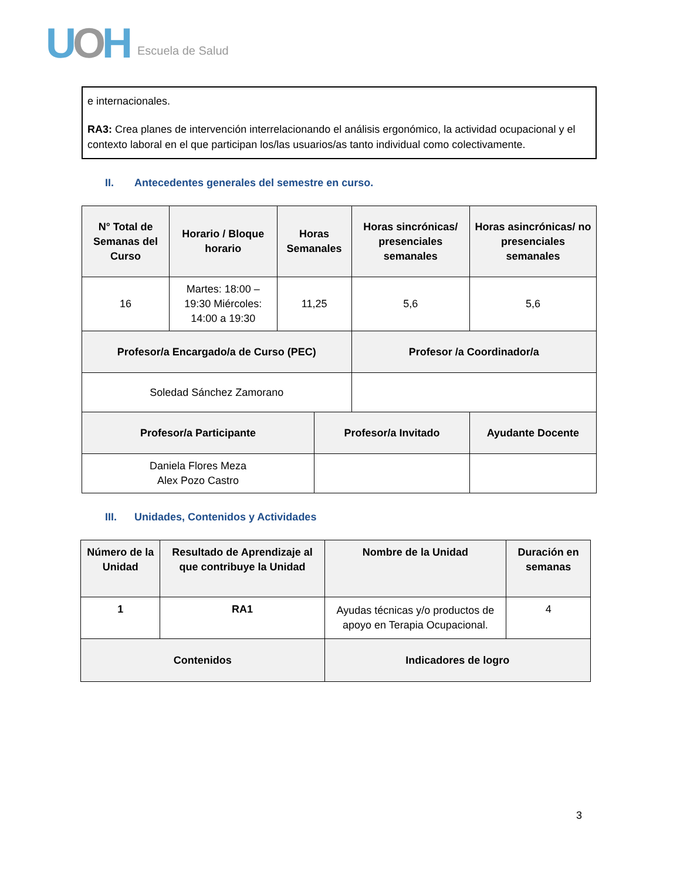UOH
Escuela de Salud
e internacionales.
RA3: Crea planes de intervención interrelacionando el análisis ergonómico, la actividad ocupacional y el contexto laboral en el que participan los/las usuarios/as tanto individual como colectivamente.
II. Antecedentes generales del semestre en curso.
| N° Total de Semanas del Curso | Horario / Bloque horario | Horas Semanales | | Horas sincrónicas/ presenciales semanales | Horas asincrónicas/ no presenciales semanales |
| --- | --- | --- | --- | --- | --- |
| 16 | Martes: 18:00 – 19:30 Miércoles: 14:00 a 19:30 | 11,25 | | 5,6 | 5,6 |
| Profesor/a Encargado/a de Curso (PEC) | | | | Profesor /a Coordinador/a | |
| Soledad Sánchez Zamorano | | | | | |
| Profesor/a Participante | | | Profesor/a Invitado | | Ayudante Docente |
| Daniela Flores Meza Alex Pozo Castro | | | | | |
III. Unidades, Contenidos y Actividades
| Número de la Unidad | Resultado de Aprendizaje al que contribuye la Unidad | Nombre de la Unidad | Duración en semanas |
| --- | --- | --- | --- |
| 1 | RA1 | Ayudas técnicas y/o productos de apoyo en Terapia Ocupacional. | 4 |
| Contenidos | | Indicadores de logro | |
3